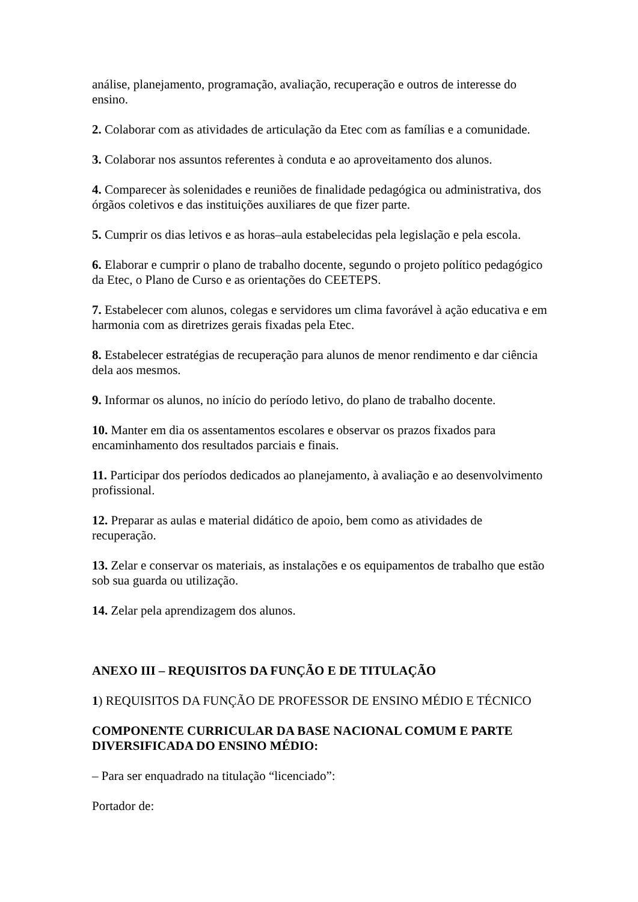análise, planejamento, programação, avaliação, recuperação e outros de interesse do ensino.
2. Colaborar com as atividades de articulação da Etec com as famílias e a comunidade.
3. Colaborar nos assuntos referentes à conduta e ao aproveitamento dos alunos.
4. Comparecer às solenidades e reuniões de finalidade pedagógica ou administrativa, dos órgãos coletivos e das instituições auxiliares de que fizer parte.
5. Cumprir os dias letivos e as horas–aula estabelecidas pela legislação e pela escola.
6. Elaborar e cumprir o plano de trabalho docente, segundo o projeto político pedagógico da Etec, o Plano de Curso e as orientações do CEETEPS.
7. Estabelecer com alunos, colegas e servidores um clima favorável à ação educativa e em harmonia com as diretrizes gerais fixadas pela Etec.
8. Estabelecer estratégias de recuperação para alunos de menor rendimento e dar ciência dela aos mesmos.
9. Informar os alunos, no início do período letivo, do plano de trabalho docente.
10. Manter em dia os assentamentos escolares e observar os prazos fixados para encaminhamento dos resultados parciais e finais.
11. Participar dos períodos dedicados ao planejamento, à avaliação e ao desenvolvimento profissional.
12. Preparar as aulas e material didático de apoio, bem como as atividades de recuperação.
13. Zelar e conservar os materiais, as instalações e os equipamentos de trabalho que estão sob sua guarda ou utilização.
14. Zelar pela aprendizagem dos alunos.
ANEXO III – REQUISITOS DA FUNÇÃO E DE TITULAÇÃO
1) REQUISITOS DA FUNÇÃO DE PROFESSOR DE ENSINO MÉDIO E TÉCNICO
COMPONENTE CURRICULAR DA BASE NACIONAL COMUM E PARTE DIVERSIFICADA DO ENSINO MÉDIO:
– Para ser enquadrado na titulação “licenciado”:
Portador de: